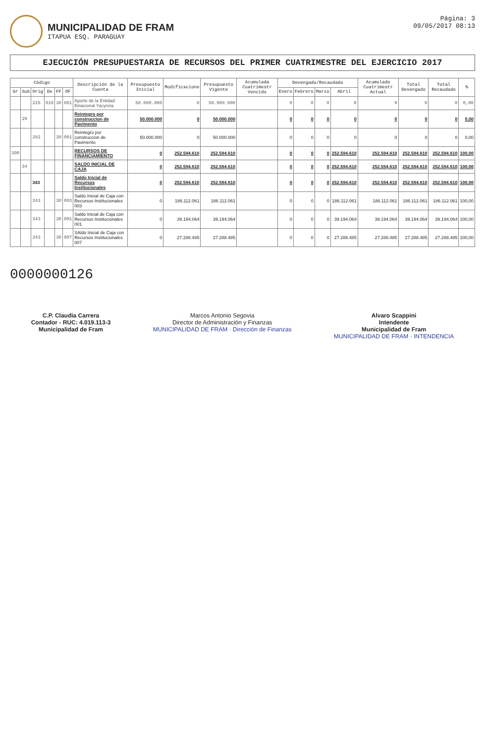MUNICIPALIDAD DE FRAM
ITAPUA ESQ. PARAGUAY
Página: 3
09/05/2017 08:13
EJECUCIÓN PRESUPUESTARIA DE RECURSOS DEL PRIMER CUATRIMESTRE DEL EJERCICIO 2017
| Código | | | | | | Descripción de la Cuenta | Presupuesto Inicial | Modificacione | Presupuesto Vigente | Acumulada Cuatrimestr Vencido | Devengado/Recaudado | | | | Acumulado Cuatrimestr Actual | Total Devengado | Total Recaudado | % |
| --- | --- | --- | --- | --- | --- | --- | --- | --- | --- | --- | --- | --- | --- | --- | --- | --- | --- | --- |
| Gr | Sub | Orig | De | FF | OF | | | | | | Enero | Febrero | Marzo | Abril | | | | |
| | | 225 | 010 | 30 | 001 | Aporte de la Entidad Binacional Yacyreta | 50.000.000 | 0 | 50.000.000 | | 0 | 0 | 0 | 0 | 0 | 0 | 0 | 0,00 |
| | 29 | | | | | Reintegro por construccion de Pavimento | 50.000.000 | 0 | 50.000.000 | | 0 | 0 | 0 | 0 | 0 | 0 | 0 | 0,00 |
| | | 292 | | 30 | 001 | Reintegro por construccion de Pavimento | 50.000.000 | 0 | 50.000.000 | | 0 | 0 | 0 | 0 | 0 | 0 | 0 | 0,00 |
| 300 | | | | | | RECURSOS DE FINANCIAMIENTO | 0 | 252.594.610 | 252.594.610 | | 0 | 0 | 0 | 252.594.610 | 252.594.610 | 252.594.610 | 252.594.610 | 100,00 |
| | 34 | | | | | SALDO INICIAL DE CAJA | 0 | 252.594.610 | 252.594.610 | | 0 | 0 | 0 | 252.594.610 | 252.594.610 | 252.594.610 | 252.594.610 | 100,00 |
| | | 343 | | | | Saldo Inicial de Recursos Institucionales | 0 | 252.594.610 | 252.594.610 | | 0 | 0 | 0 | 252.594.610 | 252.594.610 | 252.594.610 | 252.594.610 | 100,00 |
| | | 343 | | 30 | 003 | Saldo Inicial de Caja con Recursos Institucionales 003 | 0 | 186.112.061 | 186.112.061 | | 0 | 0 | 0 | 186.112.061 | 186.112.061 | 186.112.061 | 186.112.061 | 100,00 |
| | | 343 | | 30 | 001 | Saldo Inicial de Caja con Recursos Institucionales 001 | 0 | 39.194.064 | 39.194.064 | | 0 | 0 | 0 | 39.194.064 | 39.194.064 | 39.194.064 | 39.194.064 | 100,00 |
| | | 343 | | 30 | 007 | SAldo Inicial de Caja con Recursos Institucionales 007 | 0 | 27.288.485 | 27.288.485 | | 0 | 0 | 0 | 27.288.485 | 27.288.485 | 27.288.485 | 27.288.485 | 100,00 |
0000000126
C.P. Claudia Carrera
Contador - RUC: 4.019.113-3
Municipalidad de Fram
Marcos Antonio Segovia
Director de Administración y Finanzas
MUNICIPALIDAD DE FRAM · Dirección de Finanzas
Alvaro Scappini
Intendente
Municipalidad de Fram
MUNICIPALIDAD DE FRAM · INTENDENCIA